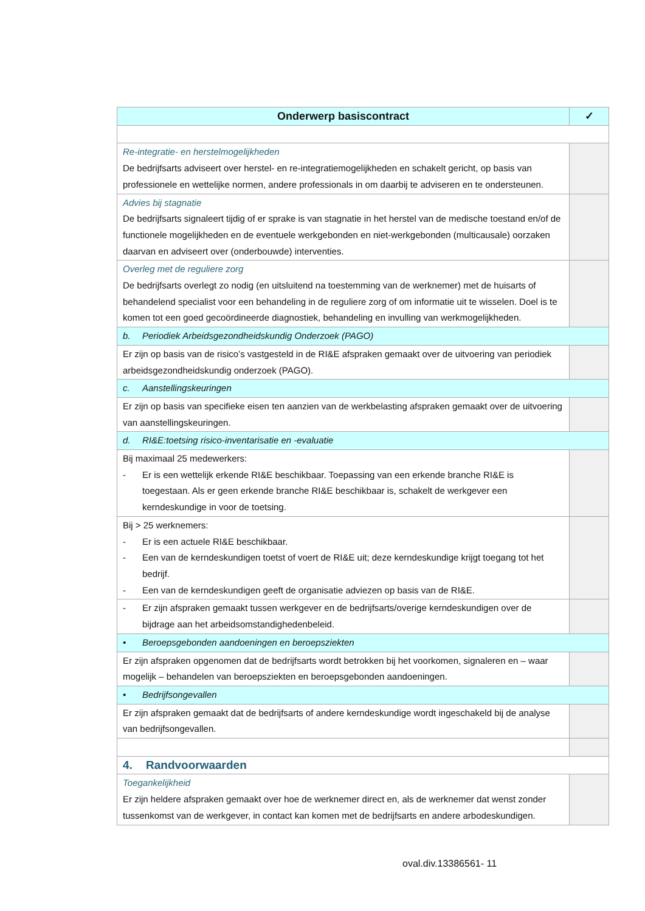| Onderwerp basiscontract | ✓ |
| --- | --- |
| Re-integratie- en herstelmogelijkheden De bedrijfsarts adviseert over herstel- en re-integratiemogelijkheden en schakelt gericht, op basis van professionele en wettelijke normen, andere professionals in om daarbij te adviseren en te ondersteunen. | |
| Advies bij stagnatie De bedrijfsarts signaleert tijdig of er sprake is van stagnatie in het herstel van de medische toestand en/of de functionele mogelijkheden en de eventuele werkgebonden en niet-werkgebonden (multicausale) oorzaken daarvan en adviseert over (onderbouwde) interventies. | |
| Overleg met de reguliere zorg De bedrijfsarts overlegt zo nodig (en uitsluitend na toestemming van de werknemer) met de huisarts of behandelend specialist voor een behandeling in de reguliere zorg of om informatie uit te wisselen. Doel is te komen tot een goed gecoördineerde diagnostiek, behandeling en invulling van werkmogelijkheden. | |
| b. Periodiek Arbeidsgezondheidskundig Onderzoek (PAGO) | |
| Er zijn op basis van de risico’s vastgesteld in de RI&E afspraken gemaakt over de uitvoering van periodiek arbeidsgezondheidskundig onderzoek (PAGO). | |
| c. Aanstellingskeuringen | |
| Er zijn op basis van specifieke eisen ten aanzien van de werkbelasting afspraken gemaakt over de uitvoering van aanstellingskeuringen. | |
| d. RI&E:toetsing risico-inventarisatie en -evaluatie | |
| Bij maximaal 25 medewerkers: - Er is een wettelijk erkende RI&E beschikbaar. Toepassing van een erkende branche RI&E is toegestaan. Als er geen erkende branche RI&E beschikbaar is, schakelt de werkgever een kerndeskundige in voor de toetsing. | |
| Bij > 25 werknemers: - Er is een actuele RI&E beschikbaar. - Een van de kerndeskundigen toetst of voert de RI&E uit; deze kerndeskundige krijgt toegang tot het bedrijf. - Een van de kerndeskundigen geeft de organisatie adviezen op basis van de RI&E. | |
| - Er zijn afspraken gemaakt tussen werkgever en de bedrijfsarts/overige kerndeskundigen over de bijdrage aan het arbeidsomstandighedenbeleid. | |
| • Beroepsgebonden aandoeningen en beroepsziekten | |
| Er zijn afspraken opgenomen dat de bedrijfsarts wordt betrokken bij het voorkomen, signaleren en – waar mogelijk – behandelen van beroepsziekten en beroepsgebonden aandoeningen. | |
| • Bedrijfsongevallen | |
| Er zijn afspraken gemaakt dat de bedrijfsarts of andere kerndeskundige wordt ingeschakeld bij de analyse van bedrijfsongevallen. | |
| 4. Randvoorwaarden | |
| Toegankelijkheid Er zijn heldere afspraken gemaakt over hoe de werknemer direct en, als de werknemer dat wenst zonder tussenkomst van de werkgever, in contact kan komen met de bedrijfsarts en andere arbodeskundigen. | |
oval.div.13386561- 11